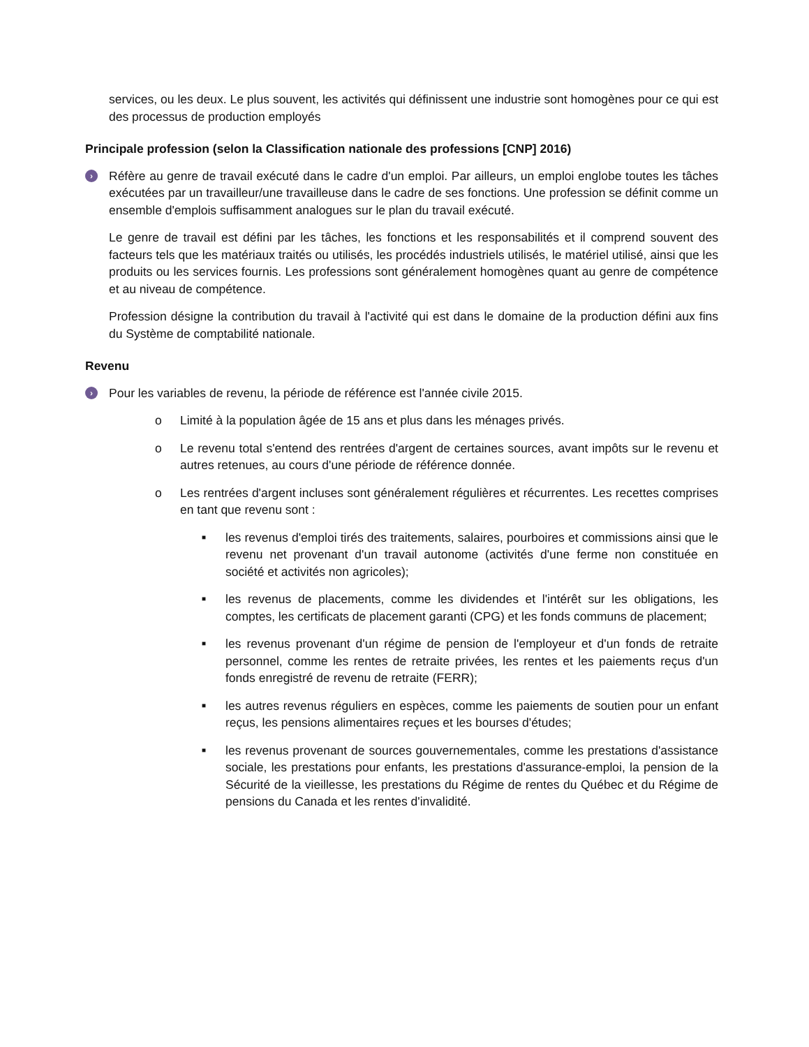services, ou les deux. Le plus souvent, les activités qui définissent une industrie sont homogènes pour ce qui est des processus de production employés
Principale profession (selon la Classification nationale des professions [CNP] 2016)
›
Réfère au genre de travail exécuté dans le cadre d'un emploi. Par ailleurs, un emploi englobe toutes les tâches exécutées par un travailleur/une travailleuse dans le cadre de ses fonctions. Une profession se définit comme un ensemble d'emplois suffisamment analogues sur le plan du travail exécuté.
Le genre de travail est défini par les tâches, les fonctions et les responsabilités et il comprend souvent des facteurs tels que les matériaux traités ou utilisés, les procédés industriels utilisés, le matériel utilisé, ainsi que les produits ou les services fournis. Les professions sont généralement homogènes quant au genre de compétence et au niveau de compétence.
Profession désigne la contribution du travail à l'activité qui est dans le domaine de la production défini aux fins du Système de comptabilité nationale.
Revenu
›
Pour les variables de revenu, la période de référence est l'année civile 2015.
o Limité à la population âgée de 15 ans et plus dans les ménages privés.
o Le revenu total s'entend des rentrées d'argent de certaines sources, avant impôts sur le revenu et autres retenues, au cours d'une période de référence donnée.
o Les rentrées d'argent incluses sont généralement régulières et récurrentes. Les recettes comprises en tant que revenu sont :
■
les revenus d'emploi tirés des traitements, salaires, pourboires et commissions ainsi que le revenu net provenant d'un travail autonome (activités d'une ferme non constituée en société et activités non agricoles);
■
les revenus de placements, comme les dividendes et l'intérêt sur les obligations, les comptes, les certificats de placement garanti (CPG) et les fonds communs de placement;
■
les revenus provenant d'un régime de pension de l'employeur et d'un fonds de retraite personnel, comme les rentes de retraite privées, les rentes et les paiements reçus d'un fonds enregistré de revenu de retraite (FERR);
■
les autres revenus réguliers en espèces, comme les paiements de soutien pour un enfant reçus, les pensions alimentaires reçues et les bourses d'études;
■
les revenus provenant de sources gouvernementales, comme les prestations d'assistance sociale, les prestations pour enfants, les prestations d'assurance-emploi, la pension de la Sécurité de la vieillesse, les prestations du Régime de rentes du Québec et du Régime de pensions du Canada et les rentes d'invalidité.